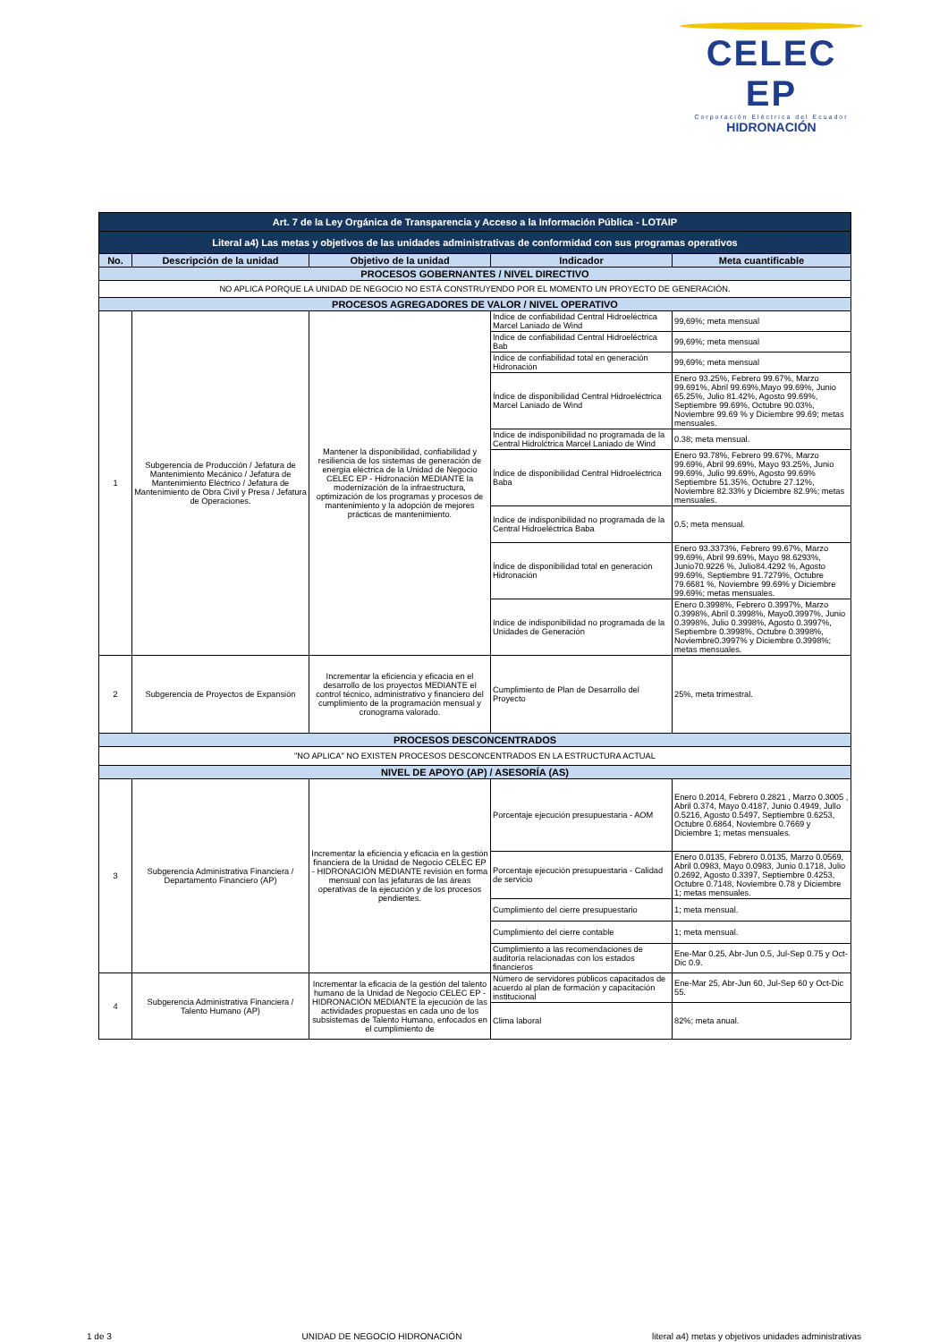CELEC EP
Corporación Eléctrica del Ecuador
HIDRONACIÓN
| Art. 7 de la Ley Orgánica de Transparencia y Acceso a la Información Pública - LOTAIP | | | | |
| Literal a4) Las metas y objetivos de las unidades administrativas de conformidad con sus programas operativos | | | | |
| No. | Descripción de la unidad | Objetivo de la unidad | Indicador | Meta cuantificable |
| PROCESOS GOBERNANTES / NIVEL DIRECTIVO | | | | |
| NO APLICA PORQUE LA UNIDAD DE NEGOCIO NO ESTÁ CONSTRUYENDO POR EL MOMENTO UN PROYECTO DE GENERACIÓN. | | | | |
| PROCESOS AGREGADORES DE VALOR / NIVEL OPERATIVO | | | | |
| 1 | Subgerencia de Producción / Jefatura de Mantenimiento Mecánico / Jefatura de Mantenimiento Eléctrico / Jefatura de Mantenimiento de Obra Civil y Presa / Jefatura de Operaciones. | Mantener la disponibilidad, confiabilidad y resiliencia de los sistemas de generación de energía eléctrica de la Unidad de Negocio CELEC EP - Hidronación MEDIANTE la modernización de la infraestructura, optimización de los programas y procesos de mantenimiento y la adopción de mejores prácticas de mantenimiento. | Indice de confiabilidad Central Hidroeléctrica Marcel Laniado de Wind | 99,69%; meta mensual |
| | | | Indice de confiabilidad Central Hidroeléctrica Bab | 99,69%; meta mensual |
| | | | Indice de confiabilidad total en generación Hidronación | 99,69%; meta mensual |
| | | | Índice de disponibilidad Central Hidroeléctrica Marcel Laniado de Wind | Enero 93.25%, Febrero 99.67%, Marzo 99.691%, Abril 99.69%,Mayo 99.69%, Junio 65.25%, Julio 81.42%, Agosto 99.69%, Septiembre 99.69%, Octubre 90.03%, Noviembre 99.69 % y Diciembre 99.69; metas mensuales. |
| | | | Indice de indisponibilidad no programada de la Central Hidrolćtrica Marcel Laniado de Wind | 0.38; meta mensual. |
| | | | Índice de disponibilidad Central Hidroeléctrica Baba | Enero 93.78%, Febrero 99.67%, Marzo 99.69%, Abril 99.69%, Mayo 93.25%, Junio 99.69%, Julio 99.69%, Agosto 99.69% Septiembre 51.35%, Octubre 27.12%, Noviembre 82.33% y Diciembre 82.9%; metas mensuales. |
| | | | Indice de indisponibilidad no programada de la Central Hidroeléctrica Baba | 0.5; meta mensual. |
| | | | Índice de disponibilidad total en generación Hidronación | Enero 93.3373%, Febrero 99.67%, Marzo 99.69%, Abril 99.69%, Mayo 98.6293%, Junio70.9226 %, Julio84.4292 %, Agosto 99.69%, Septiembre 91.7279%, Octubre 79.6681 %, Noviembre 99.69% y Diciembre 99.69%; metas mensuales. |
| | | | Indice de indisponibilidad no programada de la Unidades de Generación | Enero 0.3998%, Febrero 0.3997%, Marzo 0.3998%, Abril 0.3998%, Mayo0.3997%, Junio 0.3998%, Julio 0.3998%, Agosto 0.3997%, Septiembre 0.3998%, Octubre 0.3998%, Noviembre0.3997% y Diciembre 0.3998%; metas mensuales. |
| 2 | Subgerencia de Proyectos de Expansión | Incrementar la eficiencia y eficacia en el desarrollo de los proyectos MEDIANTE el control técnico, administrativo y financiero del cumplimiento de la programación mensual y cronograma valorado. | Cumplimiento de Plan de Desarrollo del Proyecto | 25%, meta trimestral. |
| PROCESOS DESCONCENTRADOS | | | | |
| "NO APLICA" NO EXISTEN PROCESOS DESCONCENTRADOS EN LA ESTRUCTURA ACTUAL | | | | |
| NIVEL DE APOYO (AP) / ASESORÍA (AS) | | | | |
| 3 | Subgerencia Administrativa Financiera / Departamento Financiero (AP) | Incrementar la eficiencia y eficacia en la gestión financiera de la Unidad de Negocio CELEC EP - HIDRONACIÓN MEDIANTE revisión en forma mensual con las jefaturas de las áreas operativas de la ejecución y de los procesos pendientes. | Porcentaje ejecución presupuestaria - AOM | Enero 0.2014, Febrero 0.2821 , Marzo 0.3005 , Abril 0.374, Mayo 0.4187, Junio 0.4949, Jullo 0.5216, Agosto 0.5497, Septiembre 0.6253, Octubre 0.6864, Noviembre 0.7669 y Diciembre 1; metas mensuales. |
| | | | Porcentaje ejecución presupuestaria - Calidad de servicio | Enero 0.0135, Febrero 0.0135, Marzo 0.0569, Abril 0.0983, Mayo 0.0983, Junio 0.1718, Julio 0.2692, Agosto 0.3397, Septiembre 0.4253, Octubre 0.7148, Noviembre 0.78 y Diciembre 1; metas mensuales. |
| | | | Cumplimiento del cierre presupuestario | 1; meta mensual. |
| | | | Cumplimiento del cierre contable | 1; meta mensual. |
| | | | Cumplimiento a las recomendaciones de auditoría relacionadas con los estados financieros | Ene-Mar 0.25, Abr-Jun 0.5, Jul-Sep 0.75 y Oct-Dic 0.9. |
| 4 | Subgerencia Administrativa Financiera / Talento Humano (AP) | Incrementar la eficacia de la gestión del talento humano de la Unidad de Negocio CELEC EP - HIDRONACIÓN MEDIANTE la ejecución de las actividades propuestas en cada uno de los subsistemas de Talento Humano, enfocados en el cumplimiento de | Número de servidores públicos capacitados de acuerdo al plan de formación y capacitación institucional | Ene-Mar 25, Abr-Jun 60, Jul-Sep 60 y Oct-Dic 55. |
| | | | Clima laboral | 82%; meta anual. |
1 de 3 UNIDAD DE NEGOCIO HIDRONACIÓN literal a4) metas y objetivos unidades administrativas